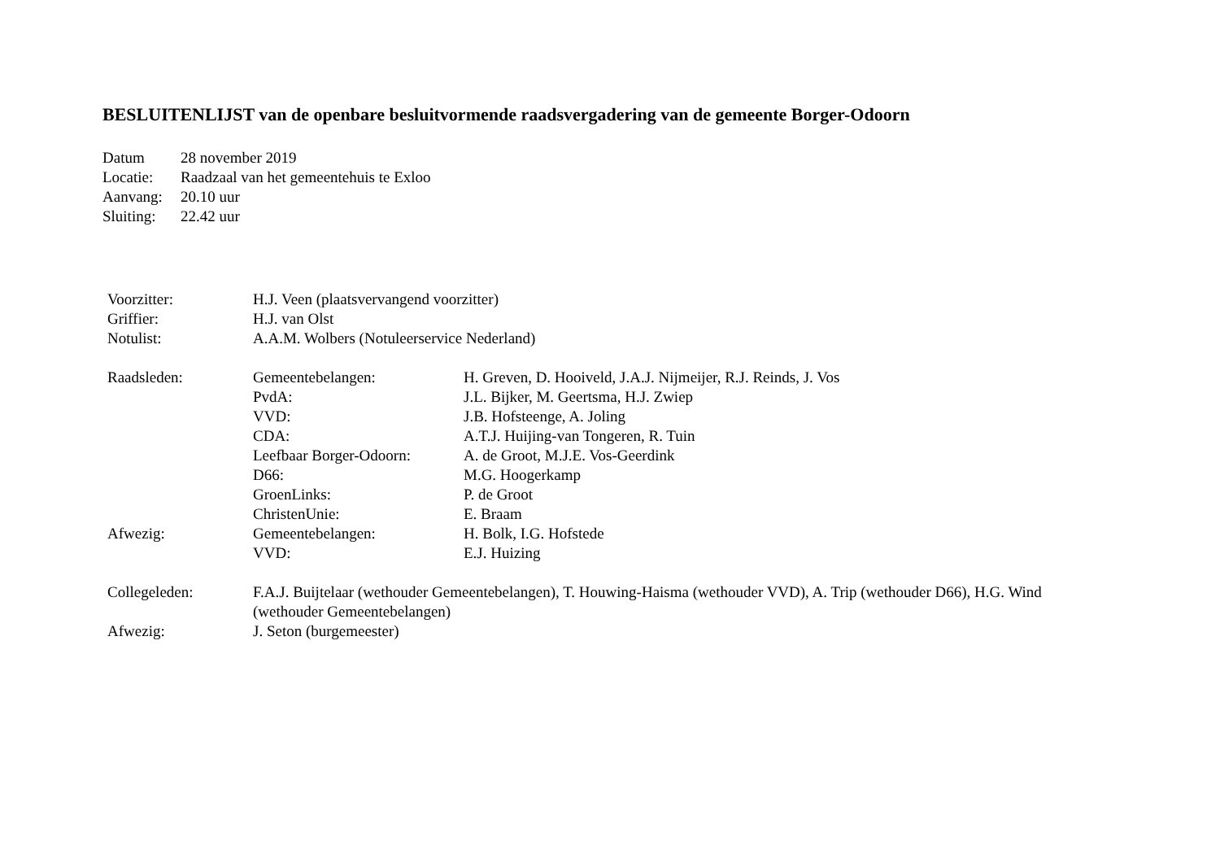BESLUITENLIJST van de openbare besluitvormende raadsvergadering van de gemeente Borger-Odoorn
| Datum | 28 november 2019 |
| Locatie: | Raadzaal van het gemeentehuis te Exloo |
| Aanvang: | 20.10 uur |
| Sluiting: | 22.42 uur |
| Voorzitter: | H.J. Veen (plaatsvervangend voorzitter) | |
| Griffier: | H.J. van Olst | |
| Notulist: | A.A.M. Wolbers (Notuleerservice Nederland) | |
| Raadsleden: | Gemeentebelangen: | H. Greven, D. Hooiveld, J.A.J. Nijmeijer, R.J. Reinds, J. Vos |
| | PvdA: | J.L. Bijker, M. Geertsma, H.J. Zwiep |
| | VVD: | J.B. Hofsteenge, A. Joling |
| | CDA: | A.T.J. Huijing-van Tongeren, R. Tuin |
| | Leefbaar Borger-Odoorn: | A. de Groot, M.J.E. Vos-Geerdink |
| | D66: | M.G. Hoogerkamp |
| | GroenLinks: | P. de Groot |
| | ChristenUnie: | E. Braam |
| Afwezig: | Gemeentebelangen: | H. Bolk, I.G. Hofstede |
| | VVD: | E.J. Huizing |
| Collegeleden: | F.A.J. Buijtelaar (wethouder Gemeentebelangen), T. Houwing-Haisma (wethouder VVD), A. Trip (wethouder D66), H.G. Wind (wethouder Gemeentebelangen) | |
| Afwezig: | J. Seton (burgemeester) | |